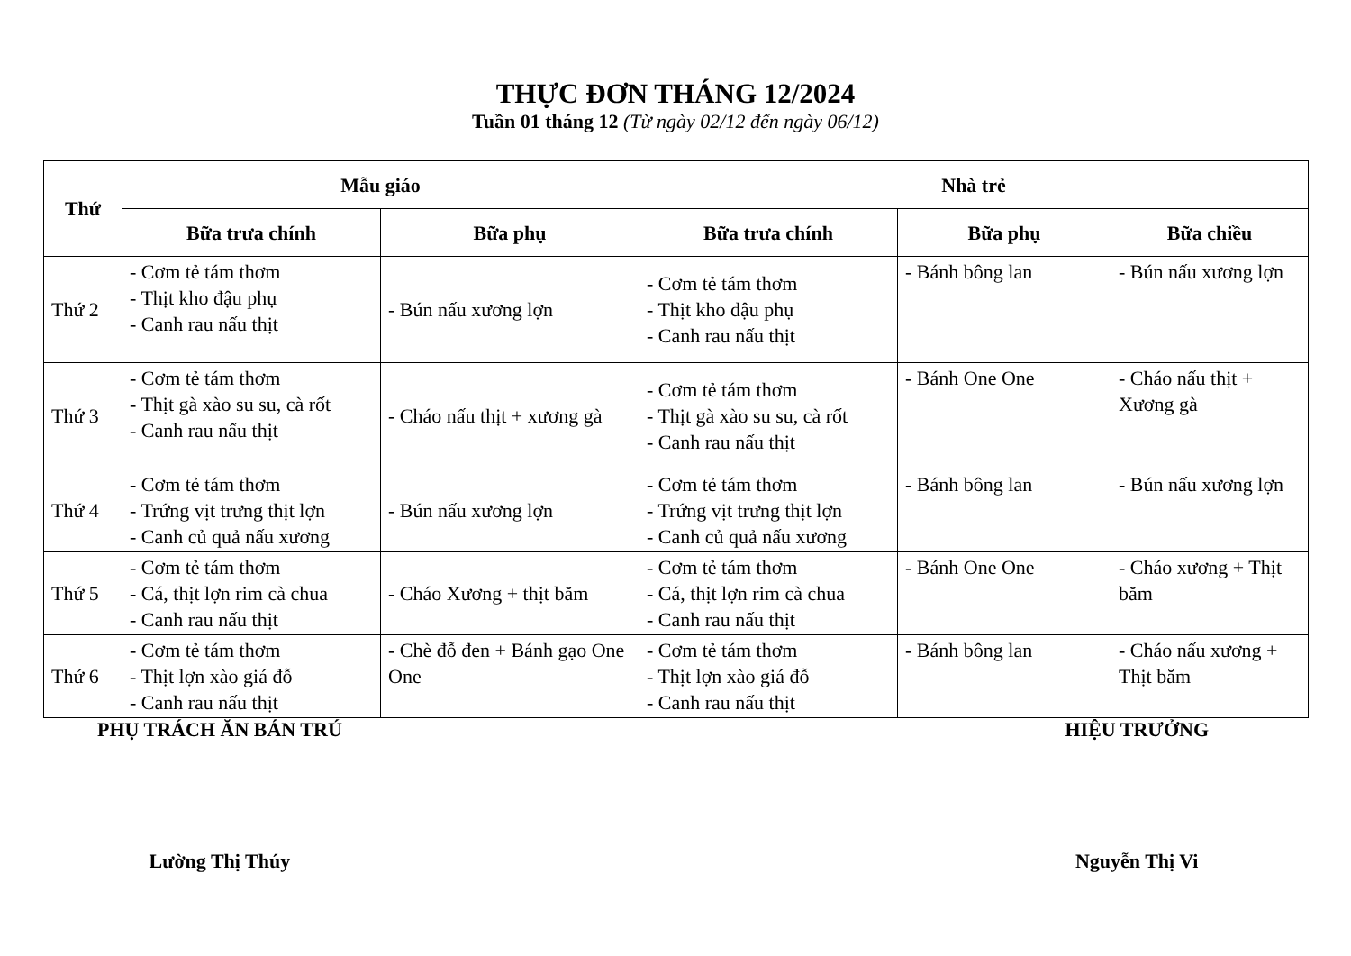THỰC ĐƠN THÁNG 12/2024
Tuần 01 tháng 12 (Từ ngày 02/12 đến ngày 06/12)
| Thứ | Mẫu giáo | | Nhà trẻ | | |
| --- | --- | --- | --- | --- | --- |
| | Bữa trưa chính | Bữa phụ | Bữa trưa chính | Bữa phụ | Bữa chiều |
| Thứ 2 | - Cơm tẻ tám thơm - Thịt kho đậu phụ - Canh rau nấu thịt | - Bún nấu xương lợn | - Cơm tẻ tám thơm - Thịt kho đậu phụ - Canh rau nấu thịt | - Bánh bông lan | - Bún nấu xương lợn |
| Thứ 3 | - Cơm tẻ tám thơm - Thịt gà xào su su, cà rốt - Canh rau nấu thịt | - Cháo nấu thịt + xương gà | - Cơm tẻ tám thơm - Thịt gà xào su su, cà rốt - Canh rau nấu thịt | - Bánh One One | - Cháo nấu thịt + Xương gà |
| Thứ 4 | - Cơm tẻ tám thơm - Trứng vịt trưng thịt lợn - Canh củ quả nấu xương | - Bún nấu xương lợn | - Cơm tẻ tám thơm - Trứng vịt trưng thịt lợn - Canh củ quả nấu xương | - Bánh bông lan | - Bún nấu xương lợn |
| Thứ 5 | - Cơm tẻ tám thơm - Cá, thịt lợn rim cà chua - Canh rau nấu thịt | - Cháo Xương + thịt băm | - Cơm tẻ tám thơm - Cá, thịt lợn rim cà chua - Canh rau nấu thịt | - Bánh One One | - Cháo xương + Thịt băm |
| Thứ 6 | - Cơm tẻ tám thơm - Thịt lợn xào giá đỗ - Canh rau nấu thịt | - Chè đỗ đen + Bánh gạo One One | - Cơm tẻ tám thơm - Thịt lợn xào giá đỗ - Canh rau nấu thịt | - Bánh bông lan | - Cháo nấu xương + Thịt băm |
PHỤ TRÁCH ĂN BÁN TRÚ
Lường Thị Thúy
HIỆU TRƯỞNG
Nguyễn Thị Vi